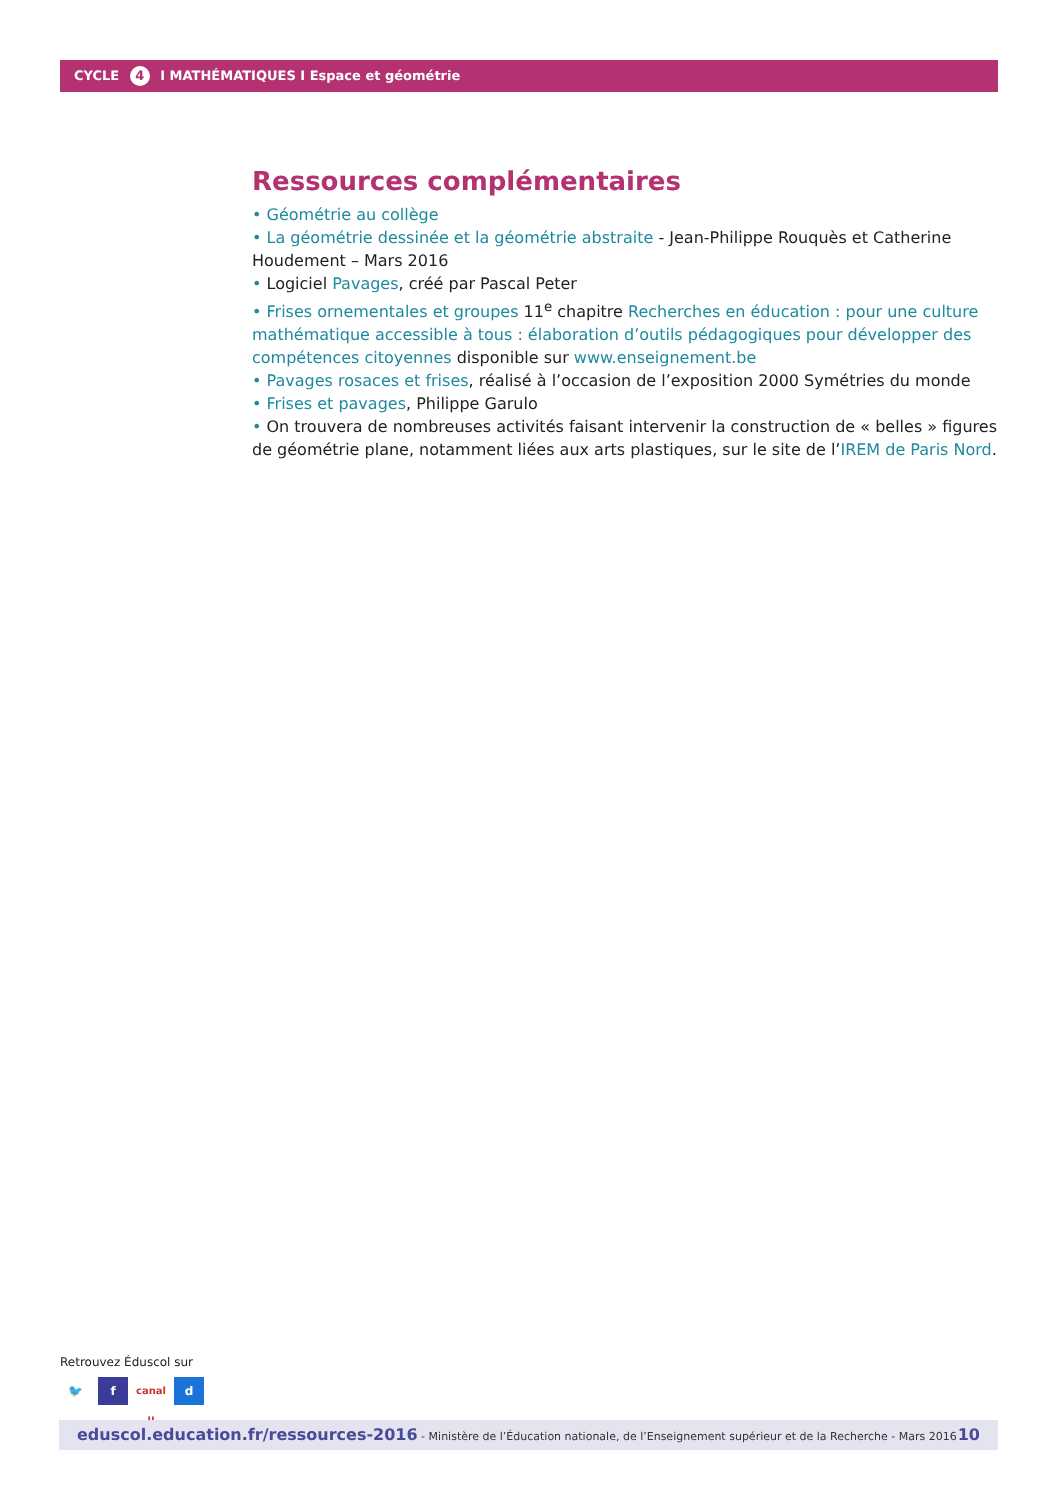CYCLE 4 I MATHÉMATIQUES I Espace et géométrie
Ressources complémentaires
• Géométrie au collège
• La géométrie dessinée et la géométrie abstraite - Jean-Philippe Rouquès et Catherine Houdement – Mars 2016
• Logiciel Pavages, créé par Pascal Peter
• Frises ornementales et groupes 11<sup>e</sup> chapitre Recherches en éducation : pour une culture mathématique accessible à tous : élaboration d’outils pédagogiques pour développer des compétences citoyennes disponible sur www.enseignement.be
• Pavages rosaces et frises, réalisé à l’occasion de l’exposition 2000 Symétries du monde
• Frises et pavages, Philippe Garulo
• On trouvera de nombreuses activités faisant intervenir la construction de « belles » figures de géométrie plane, notamment liées aux arts plastiques, sur le site de l’IREM de Paris Nord.
Retrouvez Éduscol sur
🐦 f canal u d
eduscol.education.fr/ressources-2016 - Ministère de l’Éducation nationale, de l’Enseignement supérieur et de la Recherche - Mars 2016 10